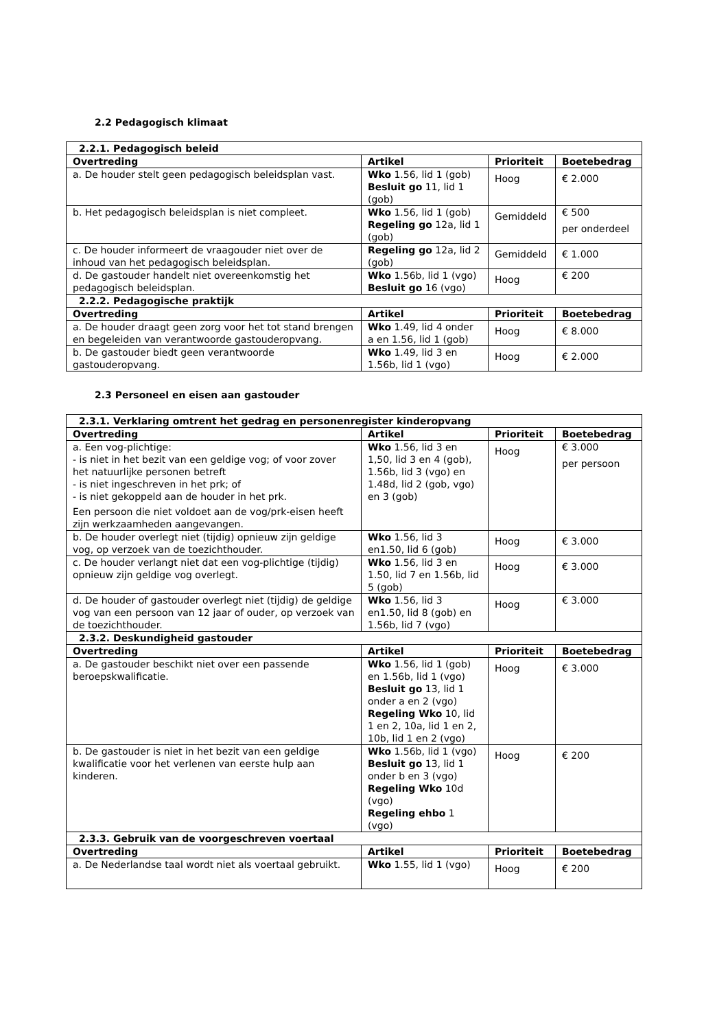2.2 Pedagogisch klimaat
| 2.2.1. Pedagogisch beleid | | | |
| --- | --- | --- | --- |
| Overtreding | Artikel | Prioriteit | Boetebedrag |
| a. De houder stelt geen pedagogisch beleidsplan vast. | Wko 1.56, lid 1 (gob) Besluit go 11, lid 1 (gob) | Hoog | € 2.000 |
| b. Het pedagogisch beleidsplan is niet compleet. | Wko 1.56, lid 1 (gob) Regeling go 12a, lid 1 (gob) | Gemiddeld | € 500 per onderdeel |
| c. De houder informeert de vraagouder niet over de inhoud van het pedagogisch beleidsplan. | Regeling go 12a, lid 2 (gob) | Gemiddeld | € 1.000 |
| d. De gastouder handelt niet overeenkomstig het pedagogisch beleidsplan. | Wko 1.56b, lid 1 (vgo) Besluit go 16 (vgo) | Hoog | € 200 |
| 2.2.2. Pedagogische praktijk | | | |
| Overtreding | Artikel | Prioriteit | Boetebedrag |
| a. De houder draagt geen zorg voor het tot stand brengen en begeleiden van verantwoorde gastouderopvang. | Wko 1.49, lid 4 onder a en 1.56, lid 1 (gob) | Hoog | € 8.000 |
| b. De gastouder biedt geen verantwoorde gastouderopvang. | Wko 1.49, lid 3 en 1.56b, lid 1 (vgo) | Hoog | € 2.000 |
2.3 Personeel en eisen aan gastouder
| 2.3.1. Verklaring omtrent het gedrag en personenregister kinderopvang | | | |
| --- | --- | --- | --- |
| Overtreding | Artikel | Prioriteit | Boetebedrag |
| a. Een vog-plichtige: - is niet in het bezit van een geldige vog; of voor zover het natuurlijke personen betreft - is niet ingeschreven in het prk; of - is niet gekoppeld aan de houder in het prk. Een persoon die niet voldoet aan de vog/prk-eisen heeft zijn werkzaamheden aangevangen. | Wko 1.56, lid 3 en 1,50, lid 3 en 4 (gob), 1.56b, lid 3 (vgo) en 1.48d, lid 2 (gob, vgo) en 3 (gob) | Hoog | € 3.000 per persoon |
| b. De houder overlegt niet (tijdig) opnieuw zijn geldige vog, op verzoek van de toezichthouder. | Wko 1.56, lid 3 en1.50, lid 6 (gob) | Hoog | € 3.000 |
| c. De houder verlangt niet dat een vog-plichtige (tijdig) opnieuw zijn geldige vog overlegt. | Wko 1.56, lid 3 en 1.50, lid 7 en 1.56b, lid 5 (gob) | Hoog | € 3.000 |
| d. De houder of gastouder overlegt niet (tijdig) de geldige vog van een persoon van 12 jaar of ouder, op verzoek van de toezichthouder. | Wko 1.56, lid 3 en1.50, lid 8 (gob) en 1.56b, lid 7 (vgo) | Hoog | € 3.000 |
| 2.3.2. Deskundigheid gastouder | | | |
| Overtreding | Artikel | Prioriteit | Boetebedrag |
| a. De gastouder beschikt niet over een passende beroepskwalificatie. | Wko 1.56, lid 1 (gob) en 1.56b, lid 1 (vgo) Besluit go 13, lid 1 onder a en 2 (vgo) Regeling Wko 10, lid 1 en 2, 10a, lid 1 en 2, 10b, lid 1 en 2 (vgo) | Hoog | € 3.000 |
| b. De gastouder is niet in het bezit van een geldige kwalificatie voor het verlenen van eerste hulp aan kinderen. | Wko 1.56b, lid 1 (vgo) Besluit go 13, lid 1 onder b en 3 (vgo) Regeling Wko 10d (vgo) Regeling ehbo 1 (vgo) | Hoog | € 200 |
| 2.3.3. Gebruik van de voorgeschreven voertaal | | | |
| Overtreding | Artikel | Prioriteit | Boetebedrag |
| a. De Nederlandse taal wordt niet als voertaal gebruikt. | Wko 1.55, lid 1 (vgo) | Hoog | € 200 |